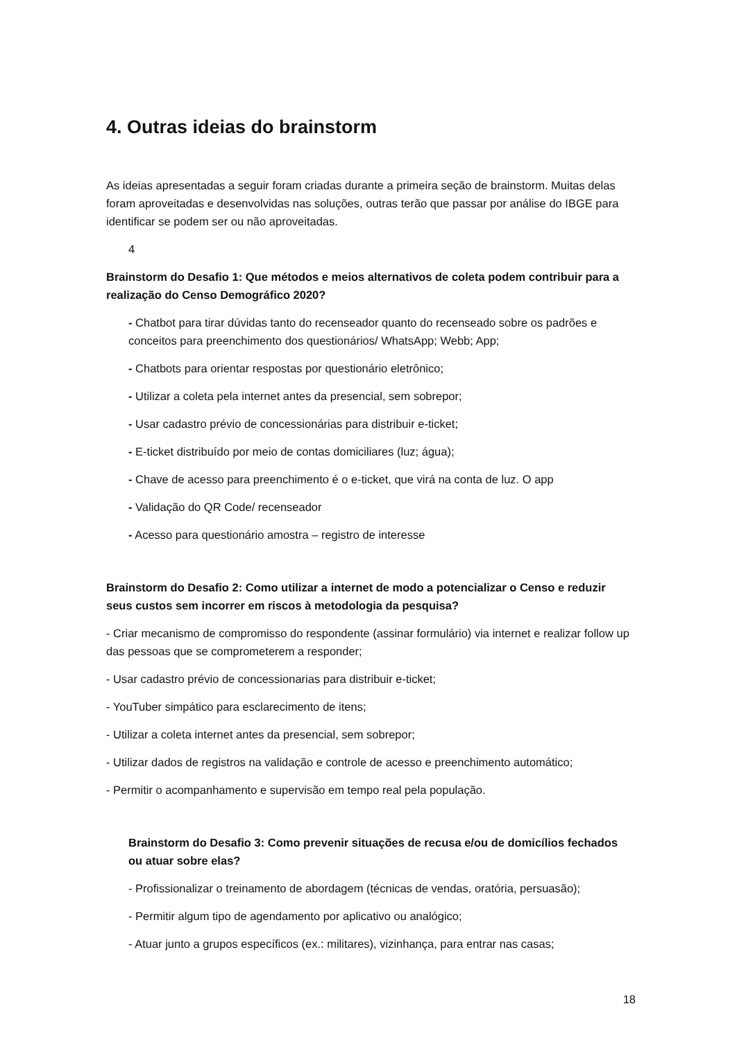4. Outras ideias do brainstorm
As ideias apresentadas a seguir foram criadas durante a primeira seção de brainstorm. Muitas delas foram aproveitadas e desenvolvidas nas soluções, outras terão que passar por análise do IBGE para identificar se podem ser ou não aproveitadas.
4
Brainstorm do Desafio 1: Que métodos e meios alternativos de coleta podem contribuir para a realização do Censo Demográfico 2020?
- Chatbot para tirar dúvidas tanto do recenseador quanto do recenseado sobre os padrões e conceitos para preenchimento dos questionários/ WhatsApp; Webb; App;
- Chatbots para orientar respostas por questionário eletrônico;
- Utilizar a coleta pela internet antes da presencial, sem sobrepor;
- Usar cadastro prévio de concessionárias para distribuir e-ticket;
- E-ticket distribuído por meio de contas domiciliares (luz; água);
- Chave de acesso para preenchimento é o e-ticket, que virá na conta de luz. O app
- Validação do QR Code/ recenseador
- Acesso para questionário amostra – registro de interesse
Brainstorm do Desafio 2: Como utilizar a internet de modo a potencializar o Censo e reduzir seus custos sem incorrer em riscos à metodologia da pesquisa?
- Criar mecanismo de compromisso do respondente (assinar formulário) via internet e realizar follow up das pessoas que se comprometerem a responder;
- Usar cadastro prévio de concessionarias para distribuir e-ticket;
- YouTuber simpático para esclarecimento de itens;
- Utilizar a coleta internet antes da presencial, sem sobrepor;
- Utilizar dados de registros na validação e controle de acesso e preenchimento automático;
- Permitir o acompanhamento e supervisão em tempo real pela população.
Brainstorm do Desafio 3: Como prevenir situações de recusa e/ou de domicílios fechados ou atuar sobre elas?
- Profissionalizar o treinamento de abordagem (técnicas de vendas, oratória, persuasão);
- Permitir algum tipo de agendamento por aplicativo ou analógico;
- Atuar junto a grupos específicos (ex.: militares), vizinhança, para entrar nas casas;
18